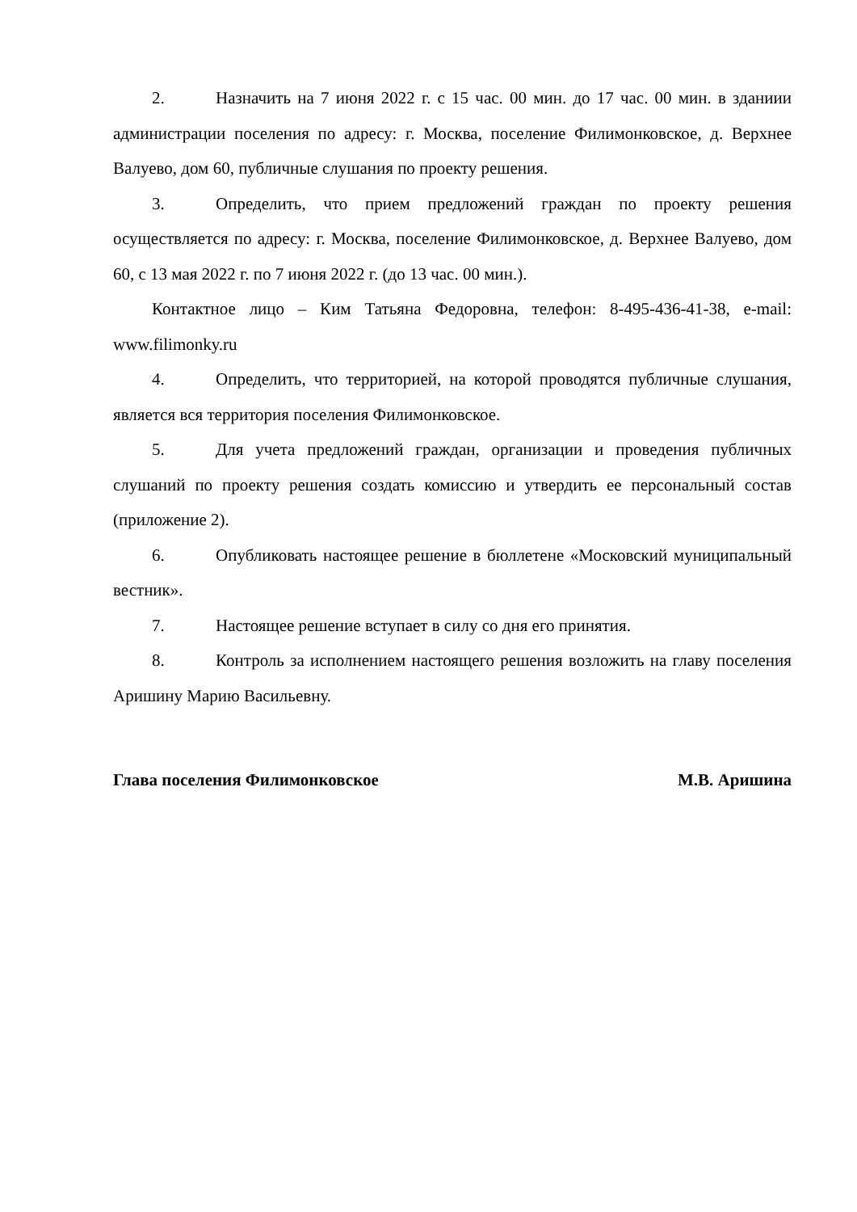2. Назначить на 7 июня 2022 г. с 15 час. 00 мин. до 17 час. 00 мин. в зданиии администрации поселения по адресу: г. Москва, поселение Филимонковское, д. Верхнее Валуево, дом 60, публичные слушания по проекту решения.
3. Определить, что прием предложений граждан по проекту решения осуществляется по адресу: г. Москва, поселение Филимонковское, д. Верхнее Валуево, дом 60, с 13 мая 2022 г. по 7 июня 2022 г. (до 13 час. 00 мин.).
Контактное лицо – Ким Татьяна Федоровна, телефон: 8-495-436-41-38, e-mail: www.filimonky.ru
4. Определить, что территорией, на которой проводятся публичные слушания, является вся территория поселения Филимонковское.
5. Для учета предложений граждан, организации и проведения публичных слушаний по проекту решения создать комиссию и утвердить ее персональный состав (приложение 2).
6. Опубликовать настоящее решение в бюллетене «Московский муниципальный вестник».
7. Настоящее решение вступает в силу со дня его принятия.
8. Контроль за исполнением настоящего решения возложить на главу поселения Аришину Марию Васильевну.
Глава поселения Филимонковское М.В. Аришина